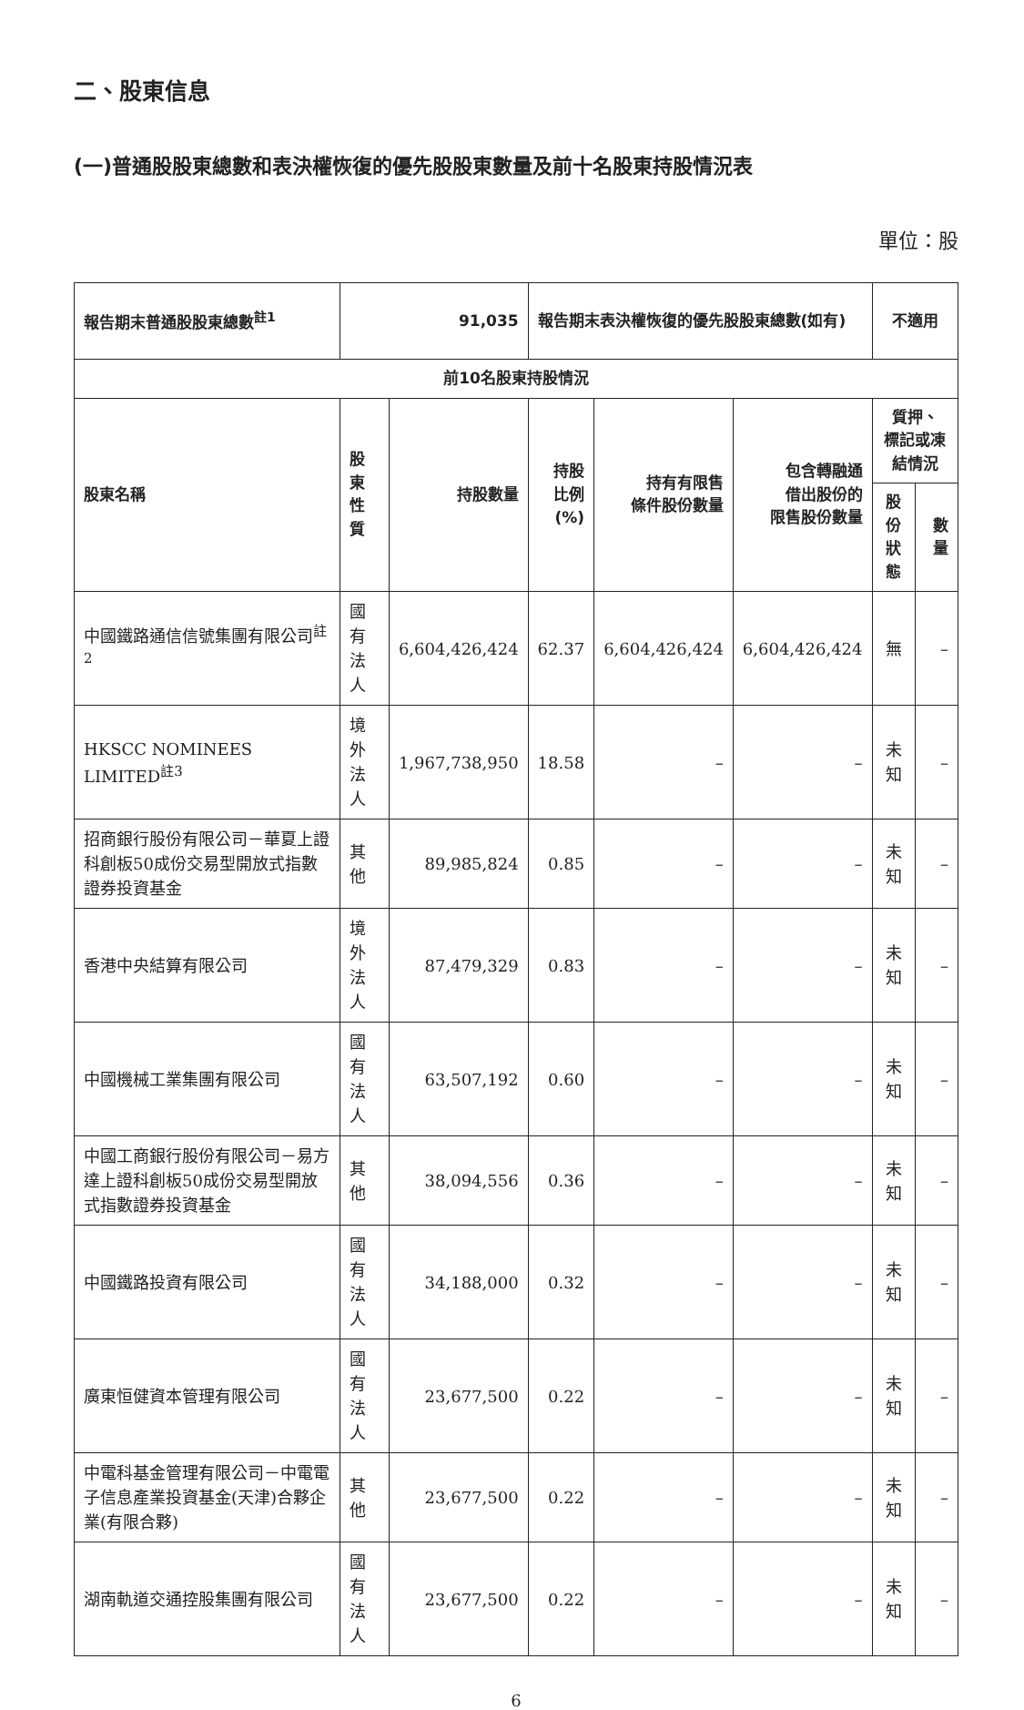二、股東信息
(一)普通股股東總數和表決權恢復的優先股股東數量及前十名股東持股情況表
單位：股
| 報告期末普通股股東總數<sup>註1</sup> | 91,035 | | 報告期末表決權恢復的優先股股東總數(如有) | | | 不適用 | |
| --- | --- | --- | --- | --- | --- | --- | --- |
| 前10名股東持股情況 | | | | | | | |
| 股東名稱 | 股東性質 | 持股數量 | 持股 比例 (%) | 持有有限售 條件股份數量 | 包含轉融通 借出股份的 限售股份數量 | 質押、 標記或凍結情況 | |
| | | | | | | 股份 狀態 | 數量 |
| 中國鐵路通信信號集團有限公司<sup>註2</sup> | 國有法人 | 6,604,426,424 | 62.37 | 6,604,426,424 | 6,604,426,424 | 無 | – |
| HKSCC NOMINEES LIMITED<sup>註3</sup> | 境外法人 | 1,967,738,950 | 18.58 | – | – | 未知 | – |
| 招商銀行股份有限公司－華夏上證科創板50成份交易型開放式指數證券投資基金 | 其他 | 89,985,824 | 0.85 | – | – | 未知 | – |
| 香港中央結算有限公司 | 境外法人 | 87,479,329 | 0.83 | – | – | 未知 | – |
| 中國機械工業集團有限公司 | 國有法人 | 63,507,192 | 0.60 | – | – | 未知 | – |
| 中國工商銀行股份有限公司－易方達上證科創板50成份交易型開放式指數證券投資基金 | 其他 | 38,094,556 | 0.36 | – | – | 未知 | – |
| 中國鐵路投資有限公司 | 國有法人 | 34,188,000 | 0.32 | – | – | 未知 | – |
| 廣東恒健資本管理有限公司 | 國有法人 | 23,677,500 | 0.22 | – | – | 未知 | – |
| 中電科基金管理有限公司－中電電子信息產業投資基金(天津)合夥企業(有限合夥) | 其他 | 23,677,500 | 0.22 | – | – | 未知 | – |
| 湖南軌道交通控股集團有限公司 | 國有法人 | 23,677,500 | 0.22 | – | – | 未知 | – |
6